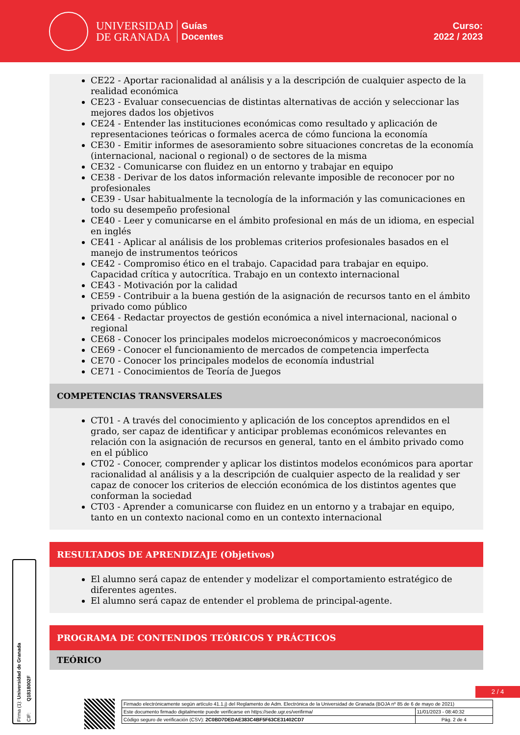UNIVERSIDAD
DE GRANADA
Guías
Docentes
Curso:
2022 / 2023
CE22 - Aportar racionalidad al análisis y a la descripción de cualquier aspecto de la realidad económica
CE23 - Evaluar consecuencias de distintas alternativas de acción y seleccionar las mejores dados los objetivos
CE24 - Entender las instituciones económicas como resultado y aplicación de representaciones teóricas o formales acerca de cómo funciona la economía
CE30 - Emitir informes de asesoramiento sobre situaciones concretas de la economía (internacional, nacional o regional) o de sectores de la misma
CE32 - Comunicarse con fluidez en un entorno y trabajar en equipo
CE38 - Derivar de los datos información relevante imposible de reconocer por no profesionales
CE39 - Usar habitualmente la tecnología de la información y las comunicaciones en todo su desempeño profesional
CE40 - Leer y comunicarse en el ámbito profesional en más de un idioma, en especial en inglés
CE41 - Aplicar al análisis de los problemas criterios profesionales basados en el manejo de instrumentos teóricos
CE42 - Compromiso ético en el trabajo. Capacidad para trabajar en equipo. Capacidad crítica y autocrítica. Trabajo en un contexto internacional
CE43 - Motivación por la calidad
CE59 - Contribuir a la buena gestión de la asignación de recursos tanto en el ámbito privado como público
CE64 - Redactar proyectos de gestión económica a nivel internacional, nacional o regional
CE68 - Conocer los principales modelos microeconómicos y macroeconómicos
CE69 - Conocer el funcionamiento de mercados de competencia imperfecta
CE70 - Conocer los principales modelos de economía industrial
CE71 - Conocimientos de Teoría de Juegos
COMPETENCIAS TRANSVERSALES
CT01 - A través del conocimiento y aplicación de los conceptos aprendidos en el grado, ser capaz de identificar y anticipar problemas económicos relevantes en relación con la asignación de recursos en general, tanto en el ámbito privado como en el público
CT02 - Conocer, comprender y aplicar los distintos modelos económicos para aportar racionalidad al análisis y a la descripción de cualquier aspecto de la realidad y ser capaz de conocer los criterios de elección económica de los distintos agentes que conforman la sociedad
CT03 - Aprender a comunicarse con fluidez en un entorno y a trabajar en equipo, tanto en un contexto nacional como en un contexto internacional
RESULTADOS DE APRENDIZAJE (Objetivos)
El alumno será capaz de entender y modelizar el comportamiento estratégico de diferentes agentes.
El alumno será capaz de entender el problema de principal-agente.
PROGRAMA DE CONTENIDOS TEÓRICOS Y PRÁCTICOS
TEÓRICO
Firma (1): Universidad de Granada CIF: Q1818002F
2 / 4
| Firmado electrónicamente según artículo 41.1.j) del Reglamento de Adm. Electrónica de la Universidad de Granada (BOJA nº 85 de 6 de mayo de 2021) | |
| Este documento firmado digitalmente puede verificarse en https://sede.ugr.es/verifirma/ | 11/01/2023 - 08:40:32 |
| Código seguro de verificación (CSV): 2C0BD7DEDAE383C4BF5F63CE31402CD7 | Pág. 2 de 4 |